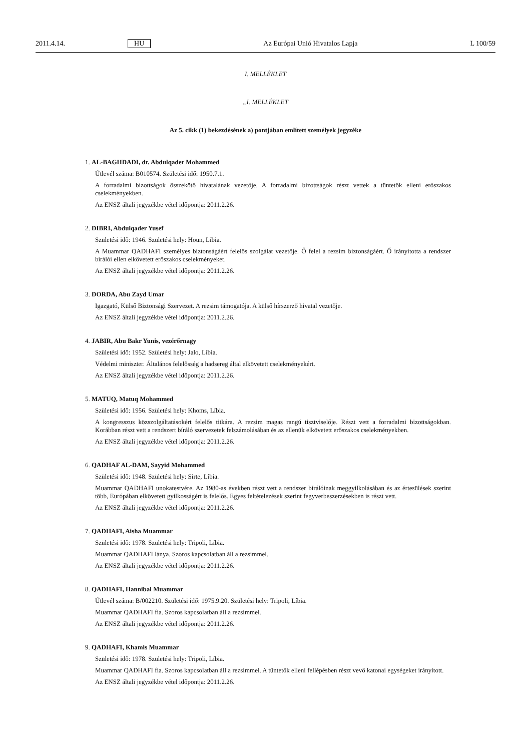2011.4.14. HU Az Európai Unió Hivatalos Lapja L 100/59
I. MELLÉKLET
„I. MELLÉKLET
Az 5. cikk (1) bekezdésének a) pontjában említett személyek jegyzéke
1. AL-BAGHDADI, dr. Abdulqader Mohammed
Útlevél száma: B010574. Születési idő: 1950.7.1.
A forradalmi bizottságok összekötő hivatalának vezetője. A forradalmi bizottságok részt vettek a tüntetők elleni erőszakos cselekményekben.
Az ENSZ általi jegyzékbe vétel időpontja: 2011.2.26.
2. DIBRI, Abdulqader Yusef
Születési idő: 1946. Születési hely: Houn, Líbia.
A Muammar QADHAFI személyes biztonságáért felelős szolgálat vezetője. Ő felel a rezsim biztonságáért. Ő irányította a rendszer bírálói ellen elkövetett erőszakos cselekményeket.
Az ENSZ általi jegyzékbe vétel időpontja: 2011.2.26.
3. DORDA, Abu Zayd Umar
Igazgató, Külső Biztonsági Szervezet. A rezsim támogatója. A külső hírszerző hivatal vezetője.
Az ENSZ általi jegyzékbe vétel időpontja: 2011.2.26.
4. JABIR, Abu Bakr Yunis, vezérőrnagy
Születési idő: 1952. Születési hely: Jalo, Líbia.
Védelmi miniszter. Általános felelősség a hadsereg által elkövetett cselekményekért.
Az ENSZ általi jegyzékbe vétel időpontja: 2011.2.26.
5. MATUQ, Matuq Mohammed
Születési idő: 1956. Születési hely: Khoms, Líbia.
A kongresszus közszolgáltatásokért felelős titkára. A rezsim magas rangú tisztviselője. Részt vett a forradalmi bizottságokban. Korábban részt vett a rendszert bíráló szervezetek felszámolásában és az ellenük elkövetett erőszakos cselekményekben.
Az ENSZ általi jegyzékbe vétel időpontja: 2011.2.26.
6. QADHAF AL-DAM, Sayyid Mohammed
Születési idő: 1948. Születési hely: Sirte, Líbia.
Muammar QADHAFI unokatestvére. Az 1980-as években részt vett a rendszer bírálóinak meggyilkolásában és az értesülések szerint több, Európában elkövetett gyilkosságért is felelős. Egyes feltételezések szerint fegyverbeszerzésekben is részt vett.
Az ENSZ általi jegyzékbe vétel időpontja: 2011.2.26.
7. QADHAFI, Aisha Muammar
Születési idő: 1978. Születési hely: Tripoli, Líbia.
Muammar QADHAFI lánya. Szoros kapcsolatban áll a rezsimmel.
Az ENSZ általi jegyzékbe vétel időpontja: 2011.2.26.
8. QADHAFI, Hannibal Muammar
Útlevél száma: B/002210. Születési idő: 1975.9.20. Születési hely: Tripoli, Líbia.
Muammar QADHAFI fia. Szoros kapcsolatban áll a rezsimmel.
Az ENSZ általi jegyzékbe vétel időpontja: 2011.2.26.
9. QADHAFI, Khamis Muammar
Születési idő: 1978. Születési hely: Tripoli, Líbia.
Muammar QADHAFI fia. Szoros kapcsolatban áll a rezsimmel. A tüntetők elleni fellépésben részt vevő katonai egységeket irányított.
Az ENSZ általi jegyzékbe vétel időpontja: 2011.2.26.